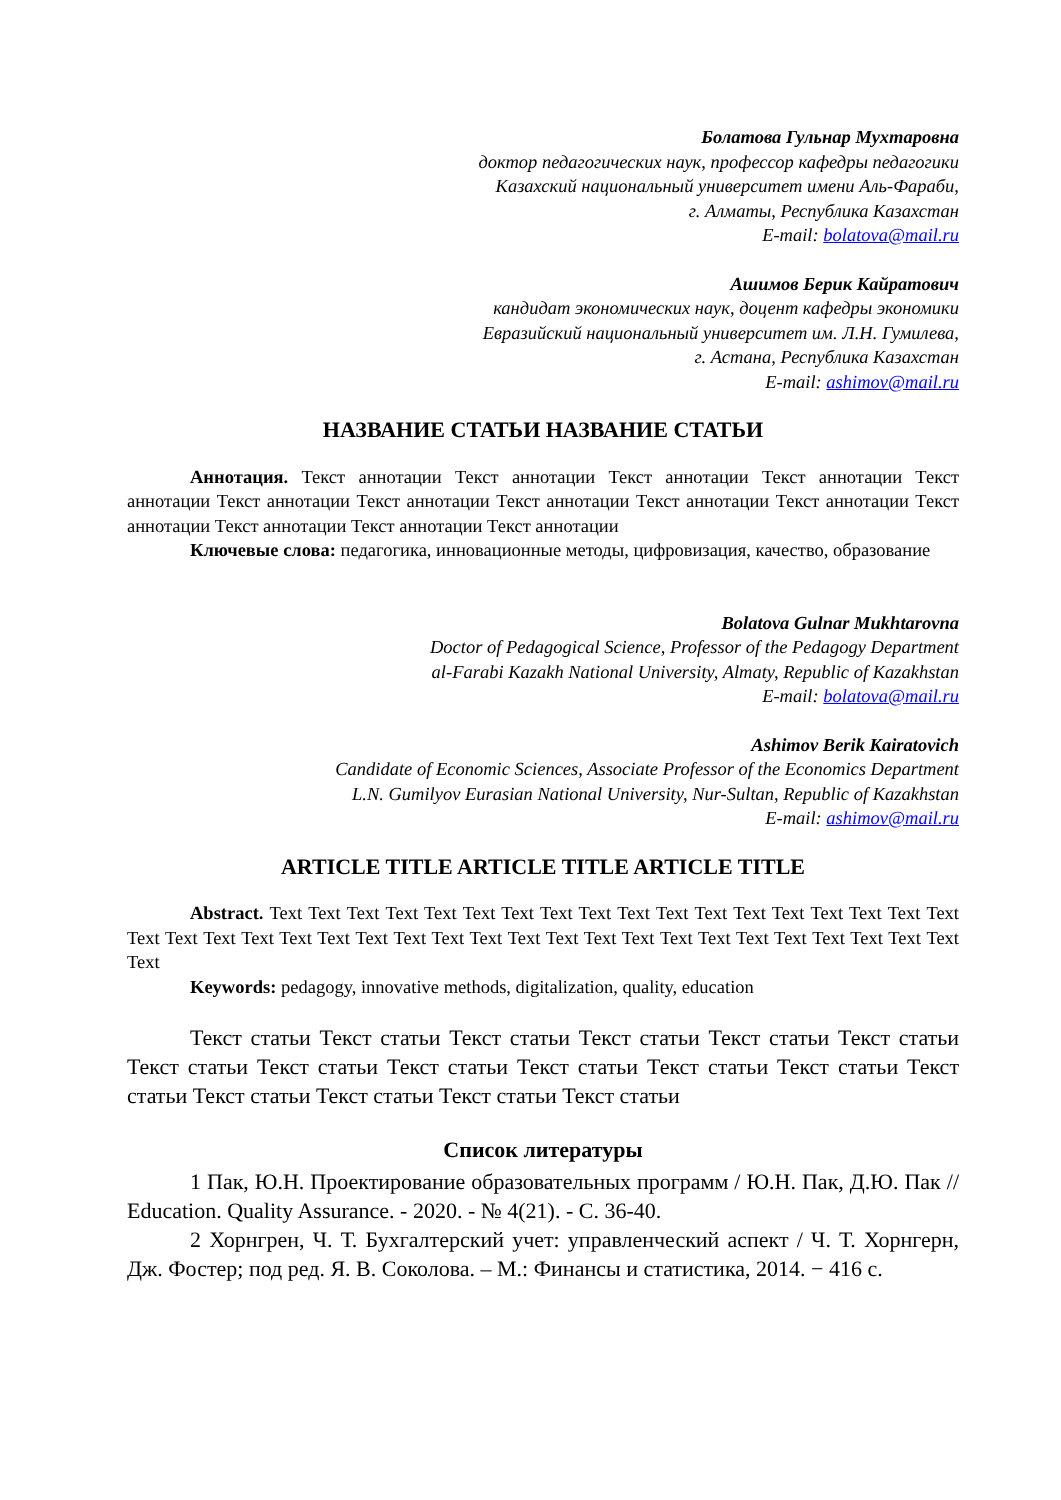Болатова Гульнар Мухтаровна
доктор педагогических наук, профессор кафедры педагогики
Казахский национальный университет имени Аль-Фараби,
г. Алматы, Республика Казахстан
E-mail: bolatova@mail.ru
Ашимов Берик Кайратович
кандидат экономических наук, доцент кафедры экономики
Евразийский национальный университет им. Л.Н. Гумилева,
г. Астана, Республика Казахстан
E-mail: ashimov@mail.ru
НАЗВАНИЕ СТАТЬИ НАЗВАНИЕ СТАТЬИ
Аннотация. Текст аннотации Текст аннотации Текст аннотации Текст аннотации Текст аннотации Текст аннотации Текст аннотации Текст аннотации Текст аннотации Текст аннотации Текст аннотации Текст аннотации Текст аннотации Текст аннотации
Ключевые слова: педагогика, инновационные методы, цифровизация, качество, образование
Bolatova Gulnar Mukhtarovna
Doctor of Pedagogical Science, Professor of the Pedagogy Department
al-Farabi Kazakh National University, Almaty, Republic of Kazakhstan
E-mail: bolatova@mail.ru
Ashimov Berik Kairatovich
Candidate of Economic Sciences, Associate Professor of the Economics Department
L.N. Gumilyov Eurasian National University, Nur-Sultan, Republic of Kazakhstan
E-mail: ashimov@mail.ru
ARTICLE TITLE ARTICLE TITLE ARTICLE TITLE
Abstract. Text Text Text Text Text Text Text Text Text Text Text Text Text Text Text Text Text Text Text Text Text Text Text Text Text Text Text Text Text Text Text Text Text Text Text Text Text Text Text Text Text
Keywords: pedagogy, innovative methods, digitalization, quality, education
Текст статьи Текст статьи Текст статьи Текст статьи Текст статьи Текст статьи Текст статьи Текст статьи Текст статьи Текст статьи Текст статьи Текст статьи Текст статьи Текст статьи Текст статьи Текст статьи Текст статьи
Список литературы
1 Пак, Ю.Н. Проектирование образовательных программ / Ю.Н. Пак, Д.Ю. Пак // Education. Quality Assurance. - 2020. - № 4(21). - С. 36-40.
2 Хорнгрен, Ч. Т. Бухгалтерский учет: управленческий аспект / Ч. Т. Хорнгерн, Дж. Фостер; под ред. Я. В. Соколова. – М.: Финансы и статистика, 2014. − 416 с.